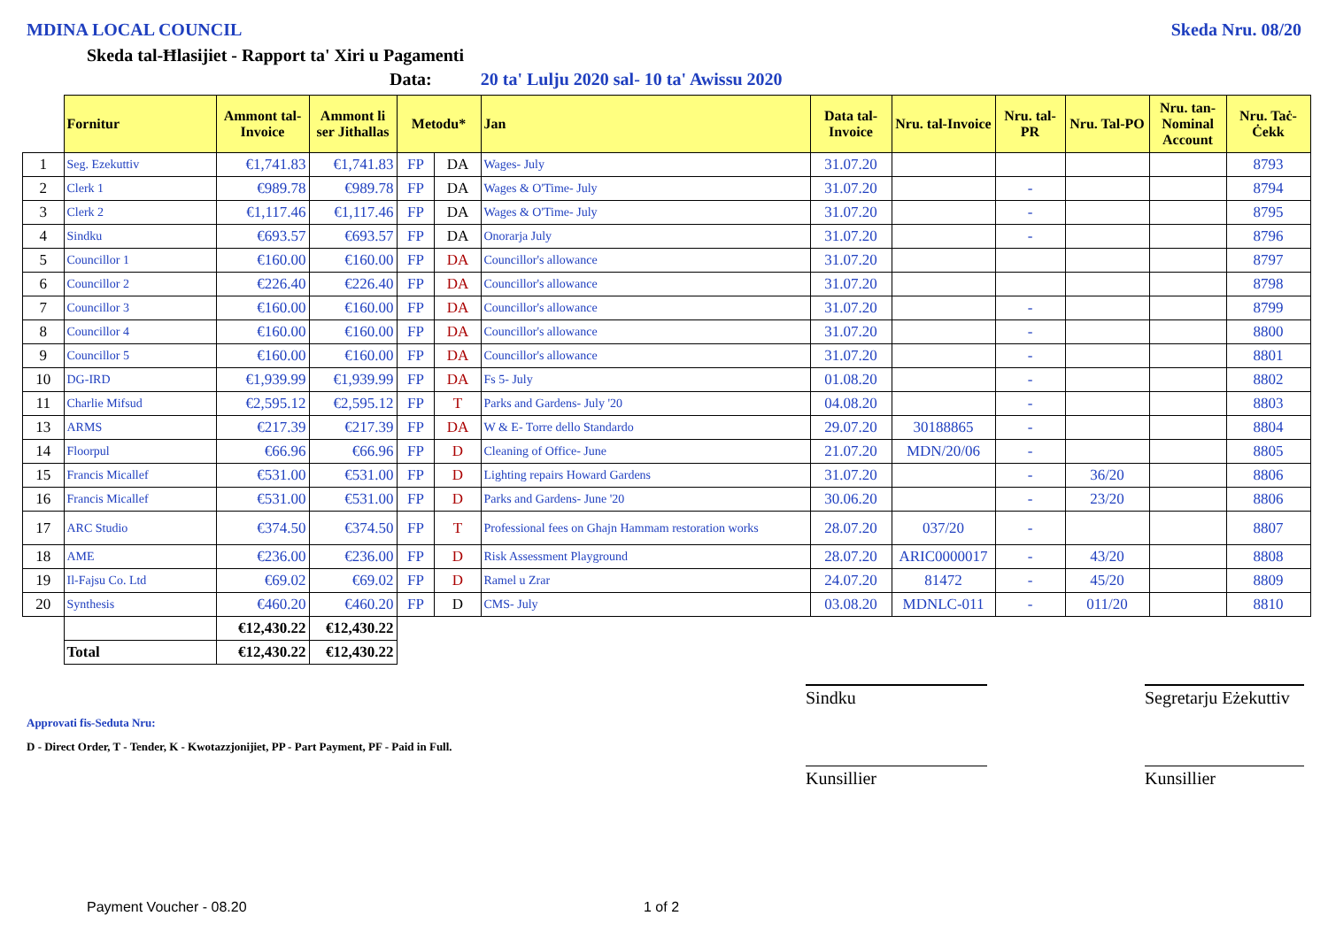MDINA LOCAL COUNCIL Skeda Nru. 08/20
Skeda tal-Ħlasijiet - Rapport ta' Xiri u Pagamenti
Data: 20 ta' Lulju 2020 sal- 10 ta' Awissu 2020
| | Fornitur | Ammont tal-Invoice | Ammont li ser Jithallas | Metodu* | | Jan | Data tal-Invoice | Nru. tal-Invoice | Nru. tal-PR | Nru. Tal-PO | Nru. tan-Nominal Account | Nru. Taċ-Ċekk |
| --- | --- | --- | --- | --- | --- | --- | --- | --- | --- | --- | --- | --- |
| 1 | Seg. Ezekuttiv | €1,741.83 | €1,741.83 | FP | DA | Wages- July | 31.07.20 | | | | | 8793 |
| 2 | Clerk 1 | €989.78 | €989.78 | FP | DA | Wages & O'Time- July | 31.07.20 | | - | | | 8794 |
| 3 | Clerk 2 | €1,117.46 | €1,117.46 | FP | DA | Wages & O'Time- July | 31.07.20 | | - | | | 8795 |
| 4 | Sindku | €693.57 | €693.57 | FP | DA | Onorarja July | 31.07.20 | | - | | | 8796 |
| 5 | Councillor 1 | €160.00 | €160.00 | FP | DA | Councillor's allowance | 31.07.20 | | | | | 8797 |
| 6 | Councillor 2 | €226.40 | €226.40 | FP | DA | Councillor's allowance | 31.07.20 | | | | | 8798 |
| 7 | Councillor 3 | €160.00 | €160.00 | FP | DA | Councillor's allowance | 31.07.20 | | - | | | 8799 |
| 8 | Councillor 4 | €160.00 | €160.00 | FP | DA | Councillor's allowance | 31.07.20 | | - | | | 8800 |
| 9 | Councillor 5 | €160.00 | €160.00 | FP | DA | Councillor's allowance | 31.07.20 | | - | | | 8801 |
| 10 | DG-IRD | €1,939.99 | €1,939.99 | FP | DA | Fs 5- July | 01.08.20 | | - | | | 8802 |
| 11 | Charlie Mifsud | €2,595.12 | €2,595.12 | FP | T | Parks and Gardens- July '20 | 04.08.20 | | - | | | 8803 |
| 13 | ARMS | €217.39 | €217.39 | FP | DA | W & E- Torre dello Standardo | 29.07.20 | 30188865 | - | | | 8804 |
| 14 | Floorpul | €66.96 | €66.96 | FP | D | Cleaning of Office- June | 21.07.20 | MDN/20/06 | - | | | 8805 |
| 15 | Francis Micallef | €531.00 | €531.00 | FP | D | Lighting repairs Howard Gardens | 31.07.20 | | - | 36/20 | | 8806 |
| 16 | Francis Micallef | €531.00 | €531.00 | FP | D | Parks and Gardens- June '20 | 30.06.20 | | - | 23/20 | | 8806 |
| 17 | ARC Studio | €374.50 | €374.50 | FP | T | Professional fees on Ghajn Hammam restoration works | 28.07.20 | 037/20 | - | | | 8807 |
| 18 | AME | €236.00 | €236.00 | FP | D | Risk Assessment Playground | 28.07.20 | ARIC0000017 | - | 43/20 | | 8808 |
| 19 | Il-Fajsu Co. Ltd | €69.02 | €69.02 | FP | D | Ramel u Zrar | 24.07.20 | 81472 | - | 45/20 | | 8809 |
| 20 | Synthesis | €460.20 | €460.20 | FP | D | CMS- July | 03.08.20 | MDNLC-011 | - | 011/20 | | 8810 |
| | | €12,430.22 | €12,430.22 | | | | | | | | | |
| | Total | €12,430.22 | €12,430.22 | | | | | | | | | |
Sindku
Segretarju Eżekuttiv
Kunsillier Kunsillier
Approvati fis-Seduta Nru:
D - Direct Order, T - Tender, K - Kwotazzjonijiet, PP - Part Payment, PF - Paid in Full.
Payment Voucher - 08.20 1 of 2